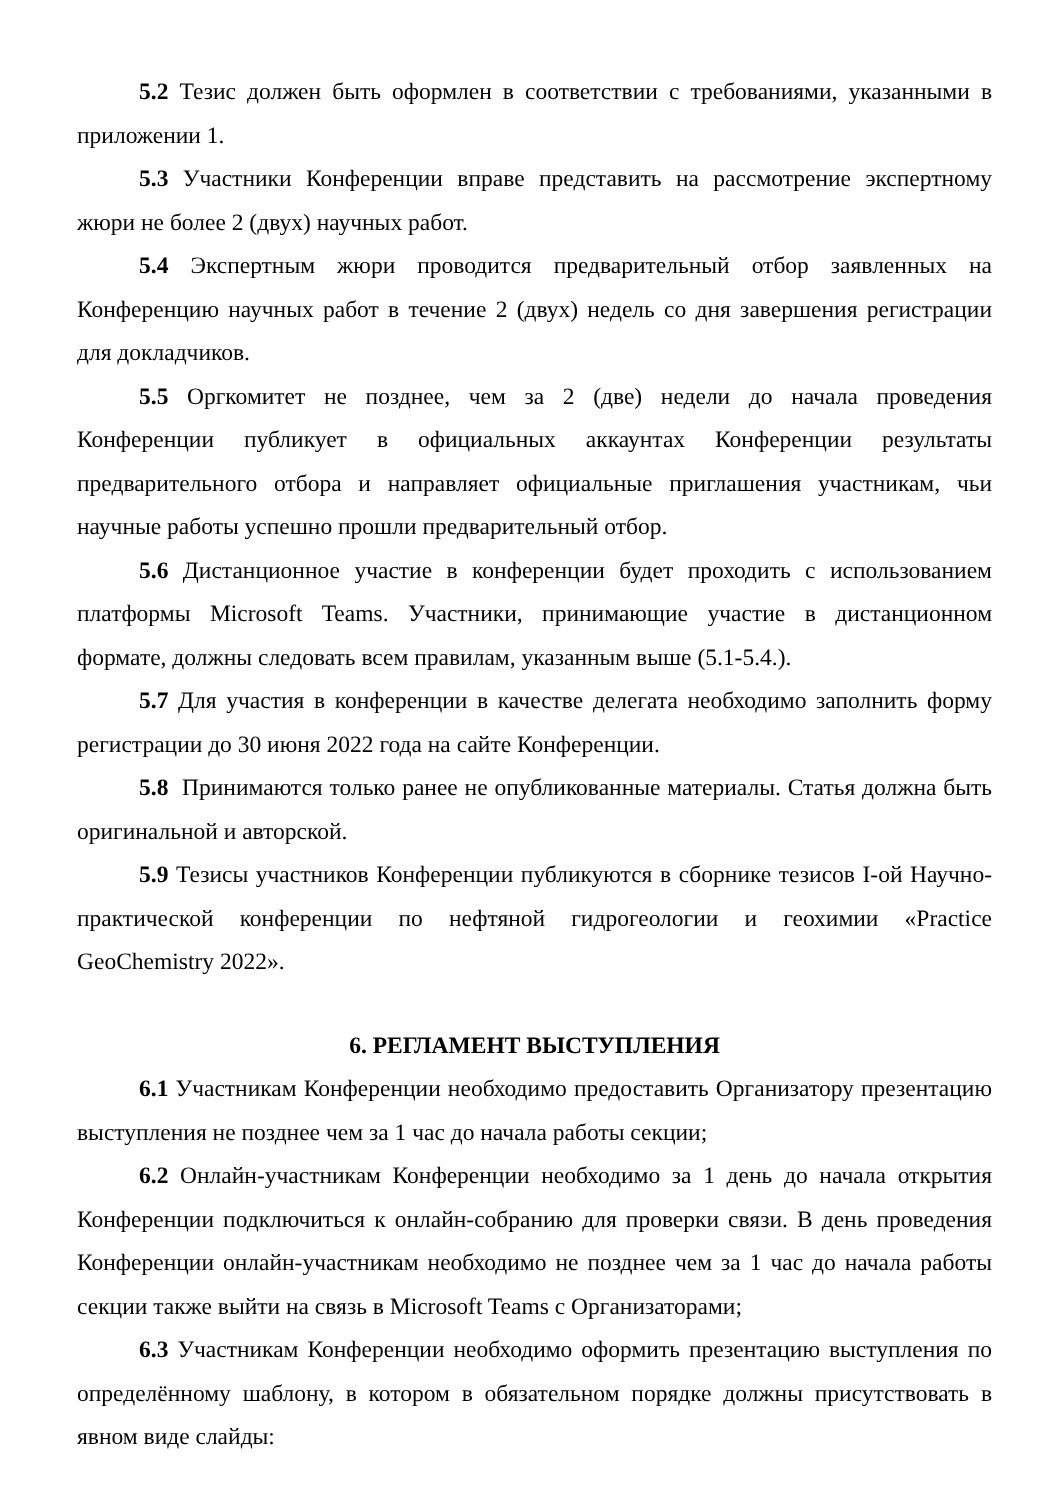5.2 Тезис должен быть оформлен в соответствии с требованиями, указанными в приложении 1.
5.3 Участники Конференции вправе представить на рассмотрение экспертному жюри не более 2 (двух) научных работ.
5.4 Экспертным жюри проводится предварительный отбор заявленных на Конференцию научных работ в течение 2 (двух) недель со дня завершения регистрации для докладчиков.
5.5 Оргкомитет не позднее, чем за 2 (две) недели до начала проведения Конференции публикует в официальных аккаунтах Конференции результаты предварительного отбора и направляет официальные приглашения участникам, чьи научные работы успешно прошли предварительный отбор.
5.6 Дистанционное участие в конференции будет проходить с использованием платформы Microsoft Teams. Участники, принимающие участие в дистанционном формате, должны следовать всем правилам, указанным выше (5.1-5.4.).
5.7 Для участия в конференции в качестве делегата необходимо заполнить форму регистрации до 30 июня 2022 года на сайте Конференции.
5.8 Принимаются только ранее не опубликованные материалы. Статья должна быть оригинальной и авторской.
5.9 Тезисы участников Конференции публикуются в сборнике тезисов I-ой Научно-практической конференции по нефтяной гидрогеологии и геохимии «Practice GeoChemistry 2022».
6. РЕГЛАМЕНТ ВЫСТУПЛЕНИЯ
6.1 Участникам Конференции необходимо предоставить Организатору презентацию выступления не позднее чем за 1 час до начала работы секции;
6.2 Онлайн-участникам Конференции необходимо за 1 день до начала открытия Конференции подключиться к онлайн-собранию для проверки связи. В день проведения Конференции онлайн-участникам необходимо не позднее чем за 1 час до начала работы секции также выйти на связь в Microsoft Teams с Организаторами;
6.3 Участникам Конференции необходимо оформить презентацию выступления по определённому шаблону, в котором в обязательном порядке должны присутствовать в явном виде слайды: